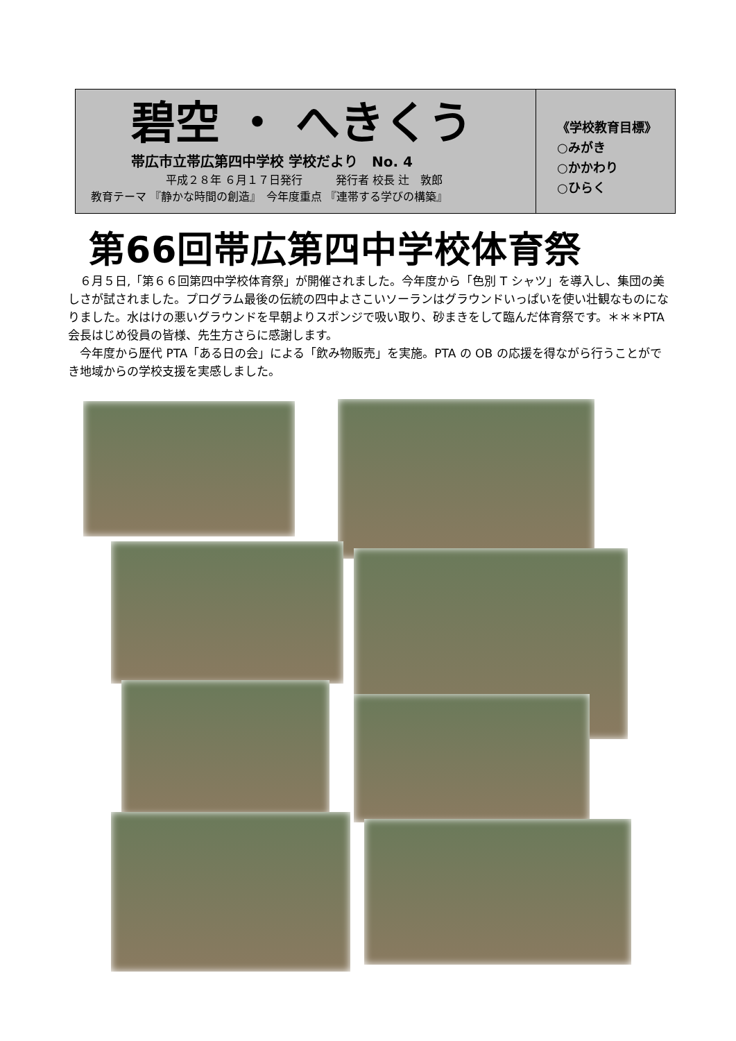碧空 ・ へきくう
帯広市立帯広第四中学校 学校だより　No. 4
平成２８年 ６月１７日発行　　　発行者 校長 辻　敦郎
教育テーマ 『静かな時間の創造』　今年度重点 『連帯する学びの構築』
《学校教育目標》
○みがき
○かかわり
○ひらく
第66回帯広第四中学校体育祭
　６月５日,「第６６回第四中学校体育祭」が開催されました。今年度から「色別 T シャツ」を導入し、集団の美しさが試されました。プログラム最後の伝統の四中よさこいソーランはグラウンドいっぱいを使い壮観なものになりました。水はけの悪いグラウンドを早朝よりスポンジで吸い取り、砂まきをして臨んだ体育祭です。＊＊＊PTA 会長はじめ役員の皆様、先生方さらに感謝します。
　今年度から歴代 PTA「ある日の会」による「飲み物販売」を実施。PTA の OB の応援を得ながら行うことができ地域からの学校支援を実感しました。